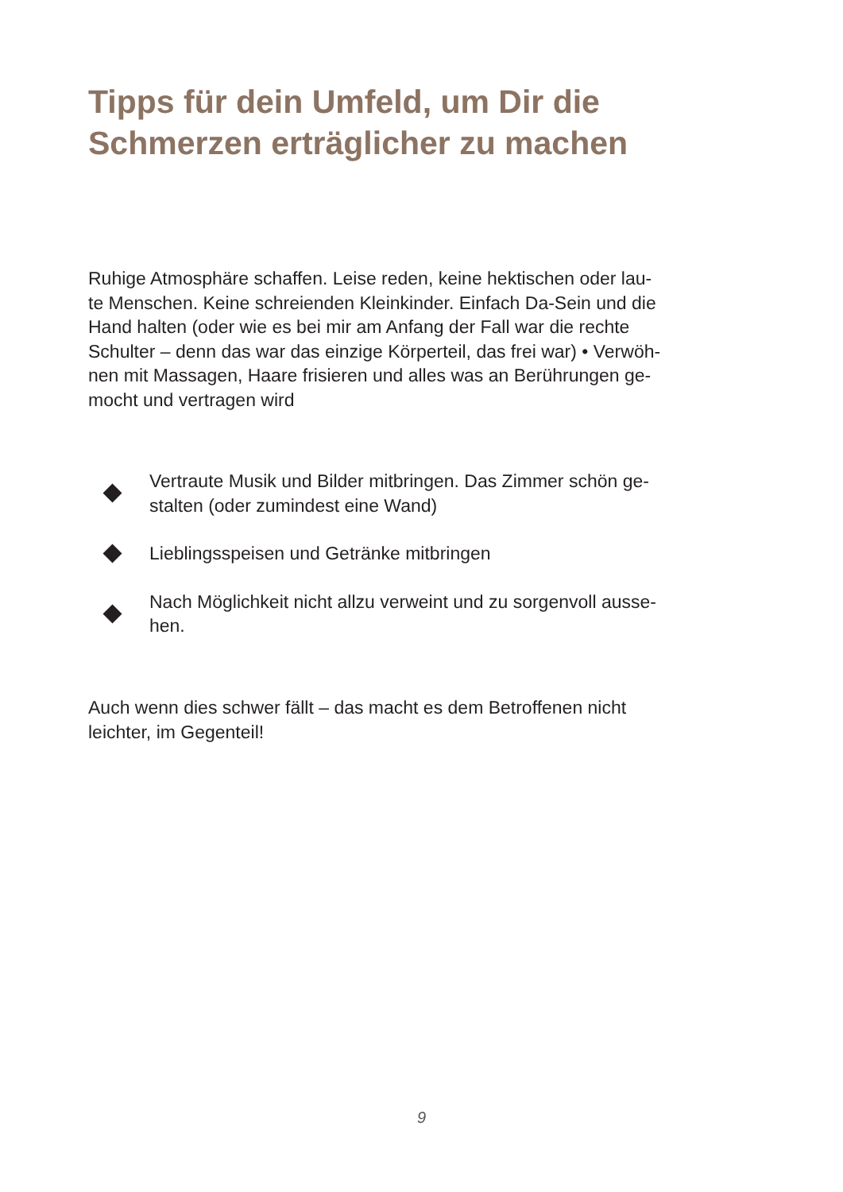Tipps für dein Umfeld, um Dir die Schmerzen erträglicher zu machen
Ruhige Atmosphäre schaffen. Leise reden, keine hektischen oder lau-
te Menschen. Keine schreienden Kleinkinder. Einfach Da-Sein und die
Hand halten (oder wie es bei mir am Anfang der Fall war die rechte
Schulter – denn das war das einzige Körperteil, das frei war) • Verwöh-
nen mit Massagen, Haare frisieren und alles was an Berührungen ge-
mocht und vertragen wird
Vertraute Musik und Bilder mitbringen. Das Zimmer schön ge-
stalten (oder zumindest eine Wand)
Lieblingsspeisen und Getränke mitbringen
Nach Möglichkeit nicht allzu verweint und zu sorgenvoll ausse-
hen.
Auch wenn dies schwer fällt – das macht es dem Betroffenen nicht
leichter, im Gegenteil!
9